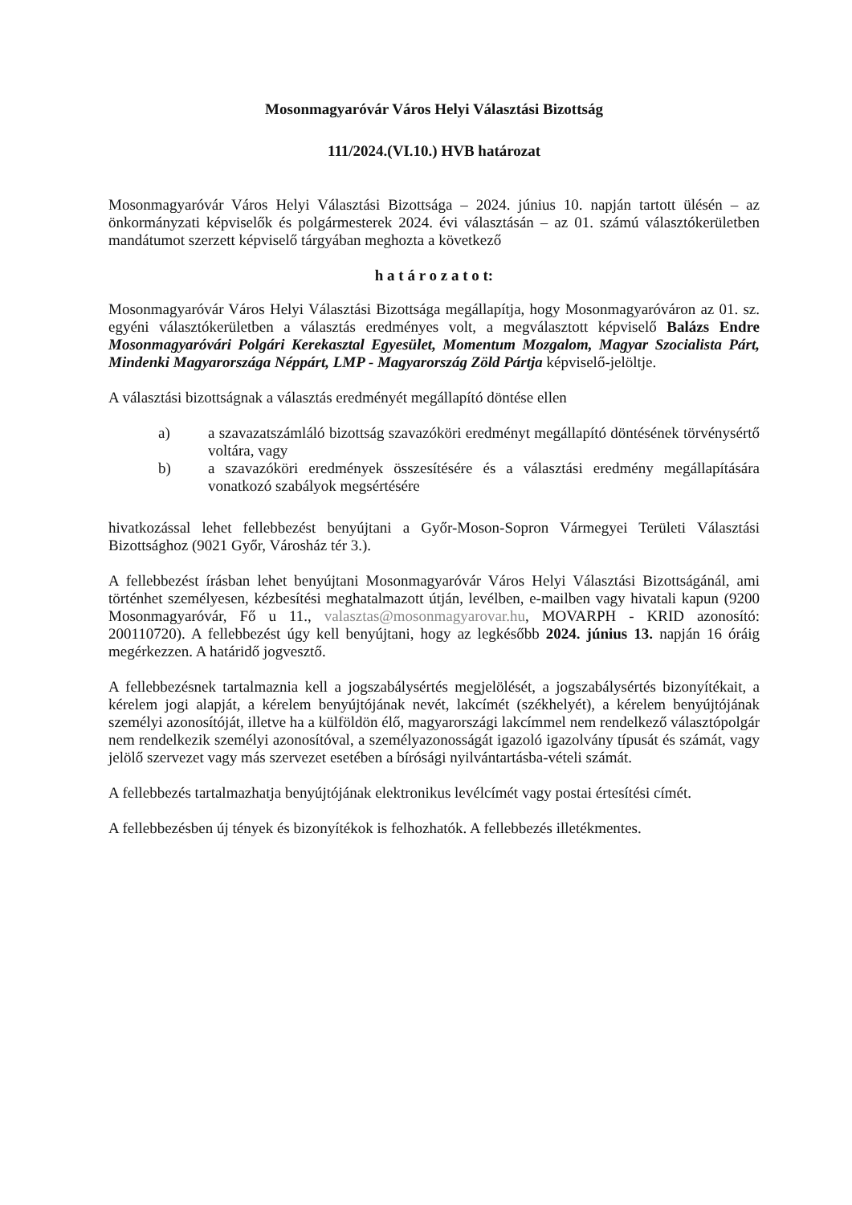Mosonmagyaróvár Város Helyi Választási Bizottság
111/2024.(VI.10.) HVB határozat
Mosonmagyaróvár Város Helyi Választási Bizottsága – 2024. június 10. napján tartott ülésén – az önkormányzati képviselők és polgármesterek 2024. évi választásán – az 01. számú választókerületben mandátumot szerzett képviselő tárgyában meghozta a következő
h a t á r o z a t o t:
Mosonmagyaróvár Város Helyi Választási Bizottsága megállapítja, hogy Mosonmagyaróváron az 01. sz. egyéni választókerületben a választás eredményes volt, a megválasztott képviselő Balázs Endre Mosonmagyaróvári Polgári Kerekasztal Egyesület, Momentum Mozgalom, Magyar Szocialista Párt, Mindenki Magyarországa Néppárt, LMP - Magyarország Zöld Pártja képviselő-jelöltje.
A választási bizottságnak a választás eredményét megállapító döntése ellen
a) a szavazatszámláló bizottság szavazóköri eredményt megállapító döntésének törvénysértő voltára, vagy
b) a szavazóköri eredmények összesítésére és a választási eredmény megállapítására vonatkozó szabályok megsértésére
hivatkozással lehet fellebbezést benyújtani a Győr-Moson-Sopron Vármegyei Területi Választási Bizottsághoz (9021 Győr, Városház tér 3.).
A fellebbezést írásban lehet benyújtani Mosonmagyaróvár Város Helyi Választási Bizottságánál, ami történhet személyesen, kézbesítési meghatalmazott útján, levélben, e-mailben vagy hivatali kapun (9200 Mosonmagyaróvár, Fő u 11., valasztas@mosonmagyarovar.hu, MOVARPH - KRID azonosító: 200110720). A fellebbezést úgy kell benyújtani, hogy az legkésőbb 2024. június 13. napján 16 óráig megérkezzen. A határidő jogvesztő.
A fellebbezésnek tartalmaznia kell a jogszabálysértés megjelölését, a jogszabálysértés bizonyítékait, a kérelem jogi alapját, a kérelem benyújtójának nevét, lakcímét (székhelyét), a kérelem benyújtójának személyi azonosítóját, illetve ha a külföldön élő, magyarországi lakcímmel nem rendelkező választópolgár nem rendelkezik személyi azonosítóval, a személyazonosságát igazoló igazolvány típusát és számát, vagy jelölő szervezet vagy más szervezet esetében a bírósági nyilvántartásba-vételi számát.
A fellebbezés tartalmazhatja benyújtójának elektronikus levélcímét vagy postai értesítési címét.
A fellebbezésben új tények és bizonyítékok is felhozhatók. A fellebbezés illetékmentes.